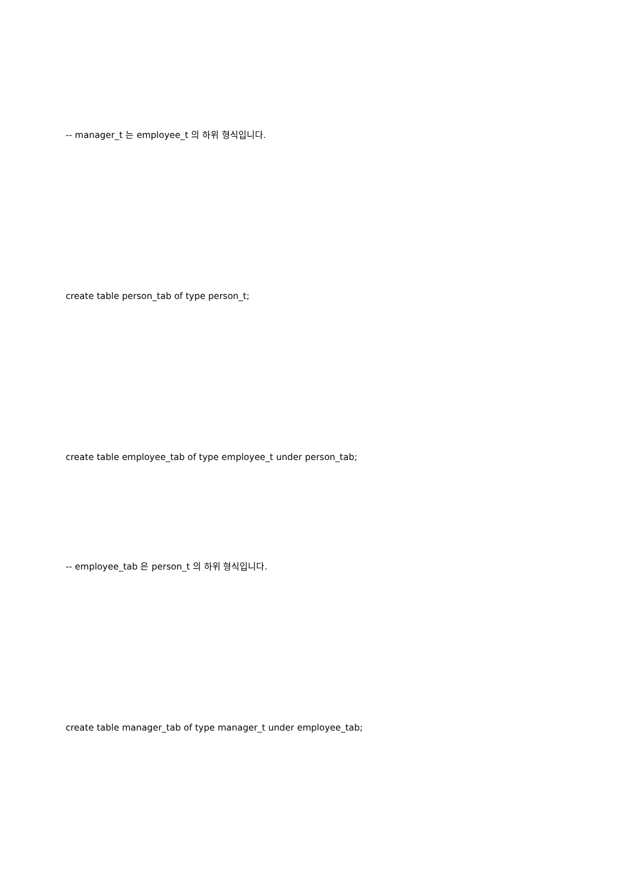-- manager_t 는 employee_t 의 하위 형식입니다.
create table person_tab of type person_t;
create table employee_tab of type employee_t under person_tab;
-- employee_tab 은 person_t 의 하위 형식입니다.
create table manager_tab of type manager_t under employee_tab;